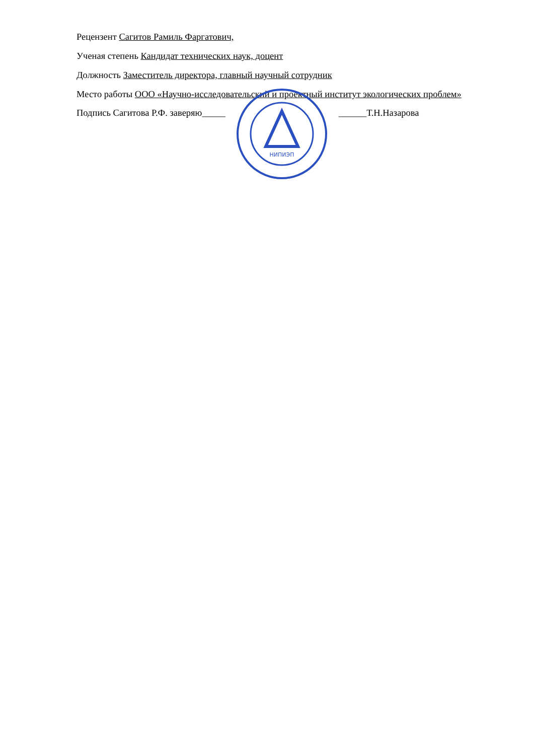Рецензент Сагитов Рамиль Фаргатович,
Ученая степень Кандидат технических наук, доцент
Должность Заместитель директора, главный научный сотрудник
Место работы ООО «Научно-исследовательский и проектный институт экологических проблем»
Подпись Сагитова Р.Ф. заверяю_____
НИПИЭП
______Т.Н.Назарова